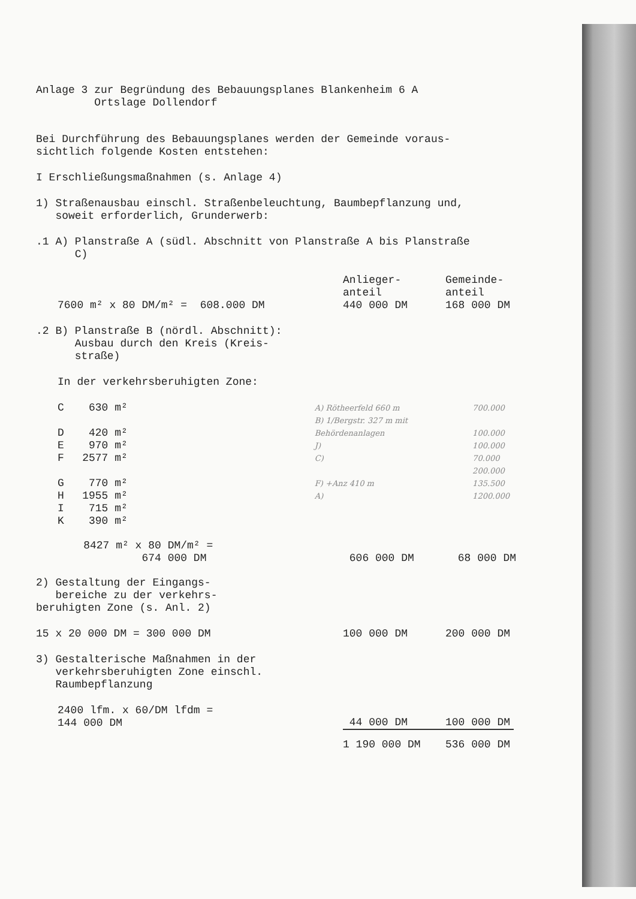Anlage 3 zur Begründung des Bebauungsplanes Blankenheim 6 A
Ortslage Dollendorf
Bei Durchführung des Bebauungsplanes werden der Gemeinde voraus-
sichtlich folgende Kosten entstehen:
I Erschließungsmaßnahmen (s. Anlage 4)
1) Straßenausbau einschl. Straßenbeleuchtung, Baumbepflanzung und,
soweit erforderlich, Grunderwerb:
.1 A) Planstraße A (südl. Abschnitt von Planstraße A bis Planstraße
C)
| | Anlieger- anteil | Gemeinde- anteil |
| 7600 m² x 80 DM/m² = 608.000 DM | 440 000 DM | 168 000 DM |
.2 B) Planstraße B (nördl. Abschnitt):
Ausbau durch den Kreis (Kreis-
straße)
In der verkehrsberuhigten Zone:
| C | 630 m² | | A) Rötheerfeld 660 m | 700.000 |
| D | 420 m² | | B) 1/Bergstr. 327 m mit Behördenanlagen | 100.000 |
| E | 970 m² | | J) | 100.000 |
| F | 2577 m² | | C) | 70.000 |
| G | 770 m² | | F) +Anz 410 m | 200.000 135.500 |
| H | 1955 m² | | A) | 1200.000 |
| I | 715 m² | | | |
| K | 390 m² | | | |
| 8427 m² x 80 DM/m² = 674 000 DM | 606 000 DM | 68 000 DM |
2) Gestaltung der Eingangs-
bereiche zu der verkehrs-
beruhigten Zone (s. Anl. 2)
| 15 x 20 000 DM = 300 000 DM | 100 000 DM | 200 000 DM |
3) Gestalterische Maßnahmen in der
verkehrsberuhigten Zone einschl.
Raumbepflanzung
| 2400 lfm. x 60/DM lfdm = 144 000 DM | 44 000 DM | 100 000 DM |
| | 1 190 000 DM | 536 000 DM |